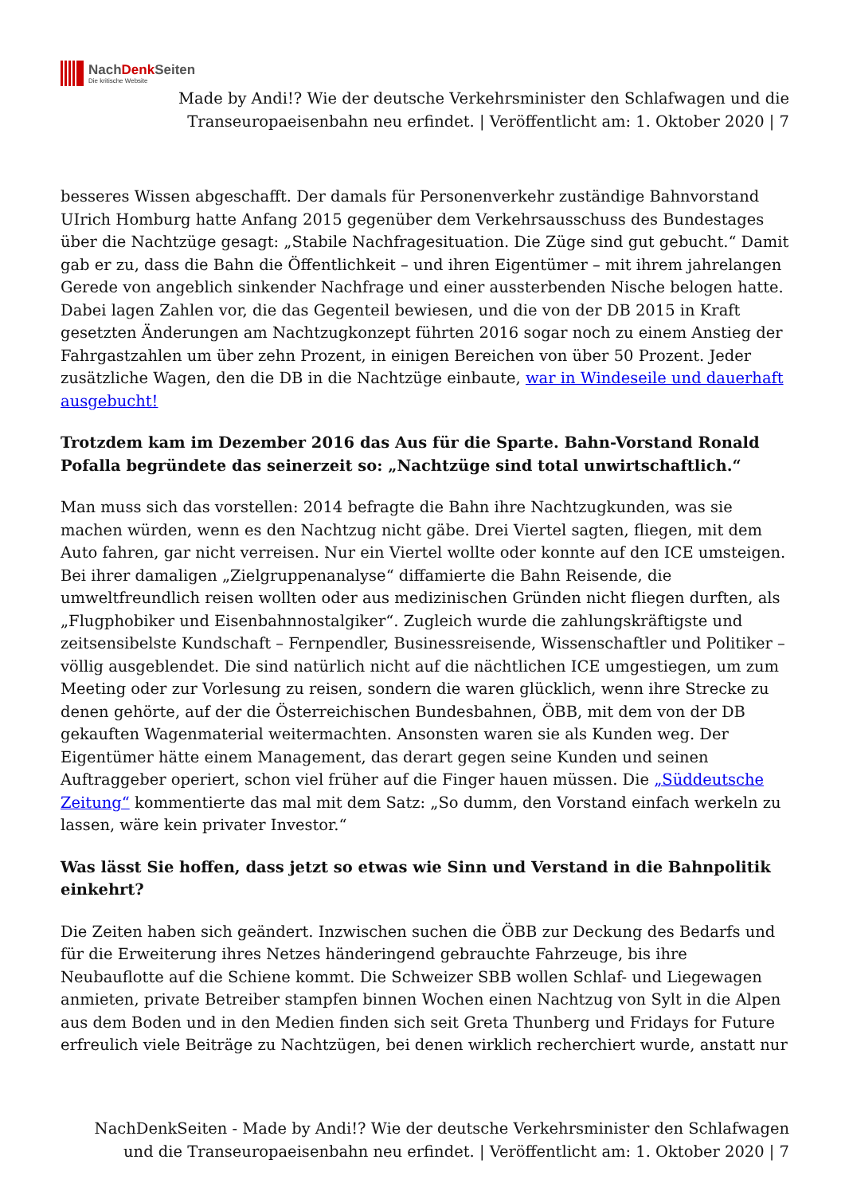NachDenk Seiten
Die kritische Website
Made by Andi!? Wie der deutsche Verkehrsminister den Schlafwagen und die Transeuropaeisenbahn neu erfindet. | Veröffentlicht am: 1. Oktober 2020 | 7
besseres Wissen abgeschafft. Der damals für Personenverkehr zuständige Bahnvorstand UIrich Homburg hatte Anfang 2015 gegenüber dem Verkehrsausschuss des Bundestages über die Nachtzüge gesagt: „Stabile Nachfragesituation. Die Züge sind gut gebucht.“ Damit gab er zu, dass die Bahn die Öffentlichkeit – und ihren Eigentümer – mit ihrem jahrelangen Gerede von angeblich sinkender Nachfrage und einer aussterbenden Nische belogen hatte. Dabei lagen Zahlen vor, die das Gegenteil bewiesen, und die von der DB 2015 in Kraft gesetzten Änderungen am Nachtzugkonzept führten 2016 sogar noch zu einem Anstieg der Fahrgastzahlen um über zehn Prozent, in einigen Bereichen von über 50 Prozent. Jeder zusätzliche Wagen, den die DB in die Nachtzüge einbaute, war in Windeseile und dauerhaft ausgebucht!
Trotzdem kam im Dezember 2016 das Aus für die Sparte. Bahn-Vorstand Ronald Pofalla begründete das seinerzeit so: „Nachtzüge sind total unwirtschaftlich.“
Man muss sich das vorstellen: 2014 befragte die Bahn ihre Nachtzugkunden, was sie machen würden, wenn es den Nachtzug nicht gäbe. Drei Viertel sagten, fliegen, mit dem Auto fahren, gar nicht verreisen. Nur ein Viertel wollte oder konnte auf den ICE umsteigen. Bei ihrer damaligen „Zielgruppenanalyse“ diffamierte die Bahn Reisende, die umweltfreundlich reisen wollten oder aus medizinischen Gründen nicht fliegen durften, als „Flugphobiker und Eisenbahnnostalgiker“. Zugleich wurde die zahlungskräftigste und zeitsensibelste Kundschaft – Fernpendler, Businessreisende, Wissenschaftler und Politiker – völlig ausgeblendet. Die sind natürlich nicht auf die nächtlichen ICE umgestiegen, um zum Meeting oder zur Vorlesung zu reisen, sondern die waren glücklich, wenn ihre Strecke zu denen gehörte, auf der die Österreichischen Bundesbahnen, ÖBB, mit dem von der DB gekauften Wagenmaterial weitermachten. Ansonsten waren sie als Kunden weg. Der Eigentümer hätte einem Management, das derart gegen seine Kunden und seinen Auftraggeber operiert, schon viel früher auf die Finger hauen müssen. Die „Süddeutsche Zeitung“ kommentierte das mal mit dem Satz: „So dumm, den Vorstand einfach werkeln zu lassen, wäre kein privater Investor.“
Was lässt Sie hoffen, dass jetzt so etwas wie Sinn und Verstand in die Bahnpolitik einkehrt?
Die Zeiten haben sich geändert. Inzwischen suchen die ÖBB zur Deckung des Bedarfs und für die Erweiterung ihres Netzes händeringend gebrauchte Fahrzeuge, bis ihre Neubauflotte auf die Schiene kommt. Die Schweizer SBB wollen Schlaf- und Liegewagen anmieten, private Betreiber stampfen binnen Wochen einen Nachtzug von Sylt in die Alpen aus dem Boden und in den Medien finden sich seit Greta Thunberg und Fridays for Future erfreulich viele Beiträge zu Nachtzügen, bei denen wirklich recherchiert wurde, anstatt nur
NachDenkSeiten - Made by Andi!? Wie der deutsche Verkehrsminister den Schlafwagen und die Transeuropaeisenbahn neu erfindet. | Veröffentlicht am: 1. Oktober 2020 | 7